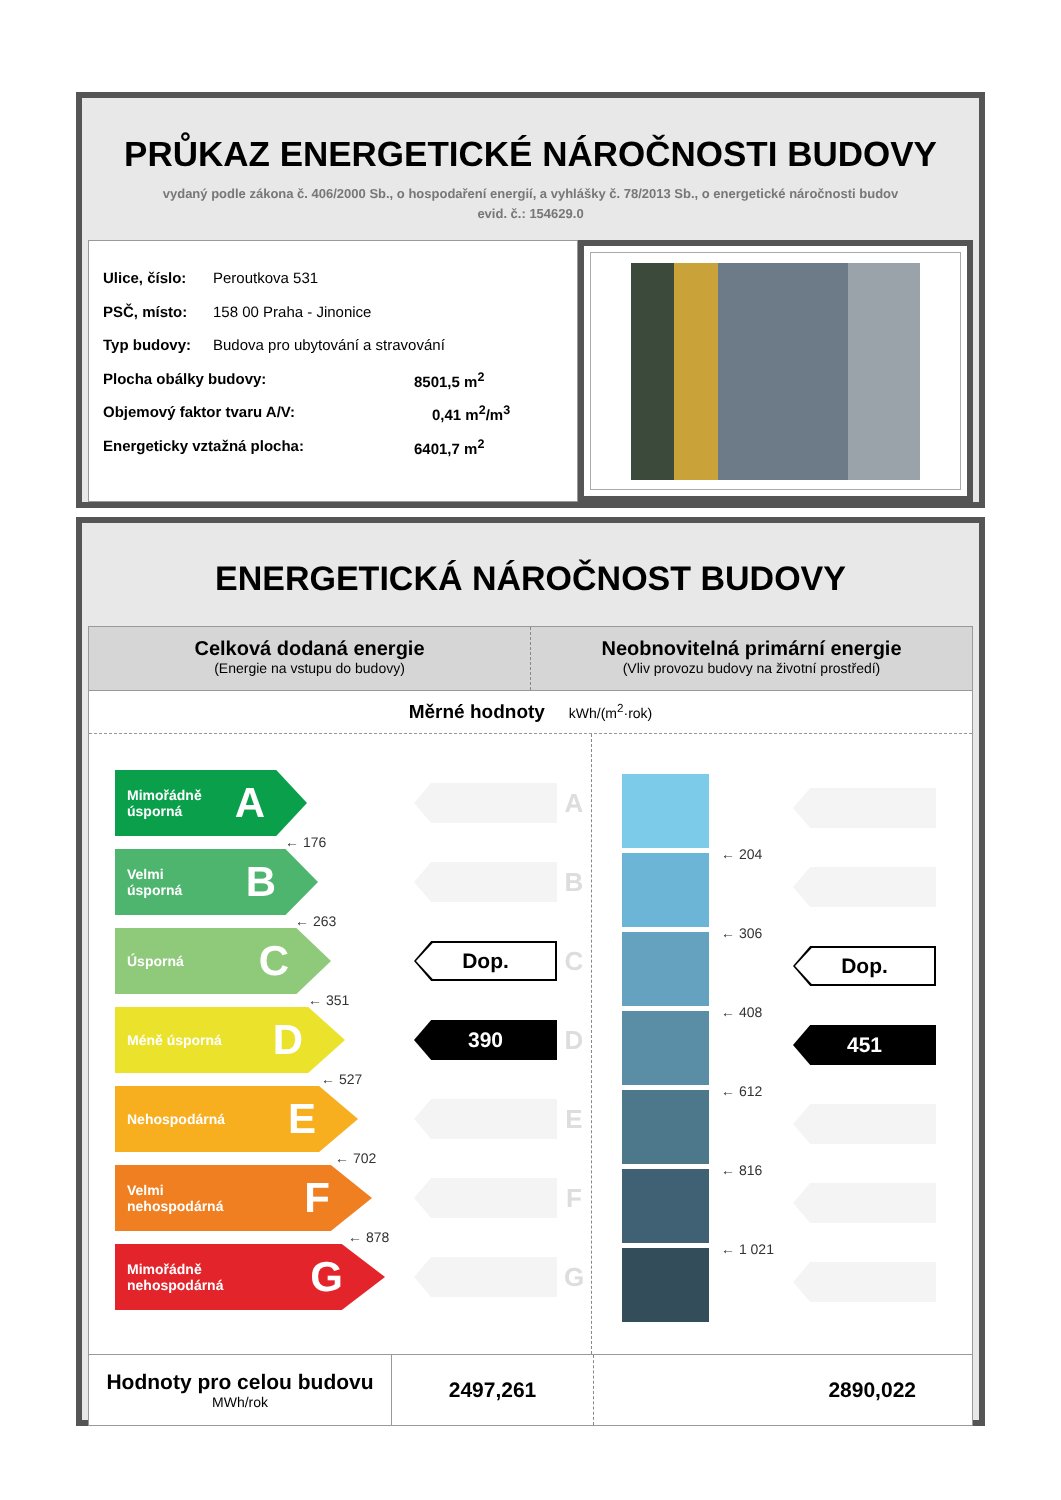PRŮKAZ ENERGETICKÉ NÁROČNOSTI BUDOVY
vydaný podle zákona č. 406/2000 Sb., o hospodaření energií, a vyhlášky č. 78/2013 Sb., o energetické náročnosti budov
evid. č.: 154629.0
Ulice, číslo: Peroutkova 531
PSČ, místo: 158 00 Praha - Jinonice
Typ budovy: Budova pro ubytování a stravování
Plocha obálky budovy: 8501,5 m<sup>2</sup>
Objemový faktor tvaru A/V: 0,41 m<sup>2</sup>/m<sup>3</sup>
Energeticky vztažná plocha: 6401,7 m<sup>2</sup>
ENERGETICKÁ NÁROČNOST BUDOVY
Celková dodaná energie
(Energie na vstupu do budovy)
Neobnovitelná primární energie
(Vliv provozu budovy na životní prostředí)
Měrné hodnoty kWh/(m<sup>2</sup>·rok)
Mimořádně
úsporná A
A
← 176
Velmi
úsporná B
B
← 263
Úsporná C
Dop.
C
← 351
Méně úsporná D
390
D
← 527
Nehospodárná E
E
← 702
Velmi
nehospodárná F
F
← 878
Mimořádně
nehospodárná G
G
← 204
← 306
Dop.
← 408
451
← 612
← 816
← 1 021
Hodnoty pro celou budovu
MWh/rok
2497,261 2890,022